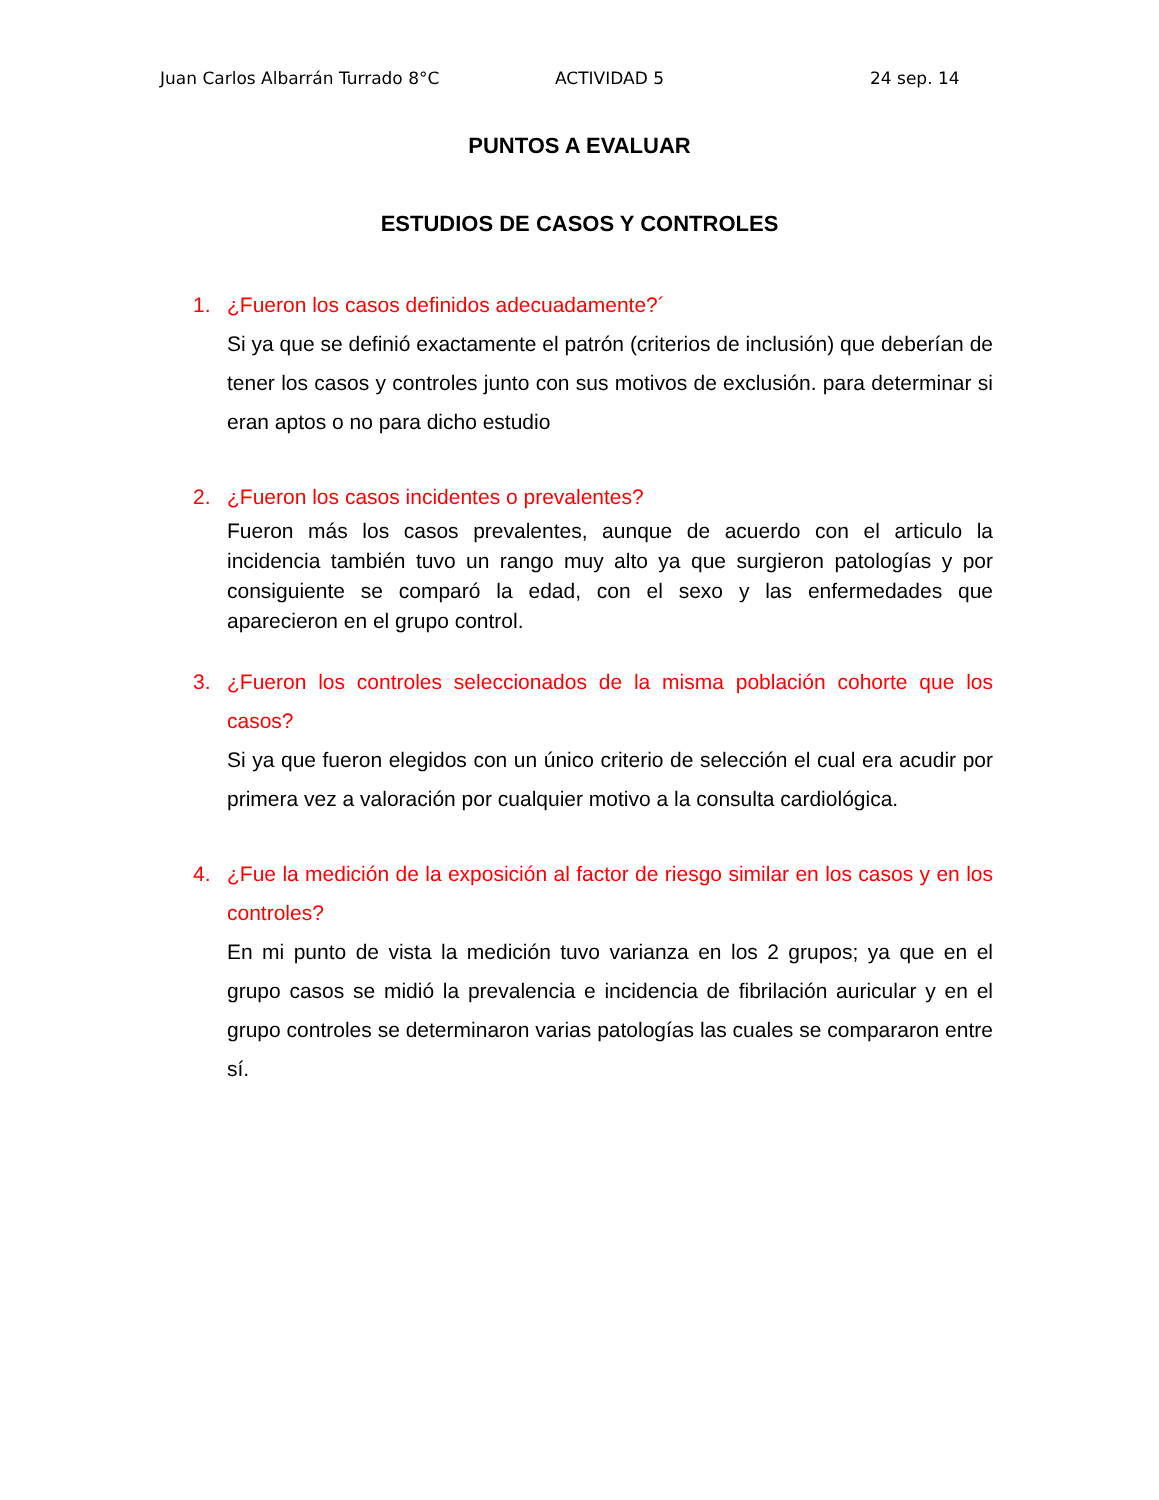Juan Carlos Albarrán Turrado 8°C ACTIVIDAD 5 24 sep. 14
PUNTOS A EVALUAR
ESTUDIOS DE CASOS Y CONTROLES
1. ¿Fueron los casos definidos adecuadamente?´
Si ya que se definió exactamente el patrón (criterios de inclusión) que deberían de tener los casos y controles junto con sus motivos de exclusión. para determinar si eran aptos o no para dicho estudio
2. ¿Fueron los casos incidentes o prevalentes?
Fueron más los casos prevalentes, aunque de acuerdo con el articulo la incidencia también tuvo un rango muy alto ya que surgieron patologías y por consiguiente se comparó la edad, con el sexo y las enfermedades que aparecieron en el grupo control.
3. ¿Fueron los controles seleccionados de la misma población cohorte que los casos?
Si ya que fueron elegidos con un único criterio de selección el cual era acudir por primera vez a valoración por cualquier motivo a la consulta cardiológica.
4. ¿Fue la medición de la exposición al factor de riesgo similar en los casos y en los controles?
En mi punto de vista la medición tuvo varianza en los 2 grupos; ya que en el grupo casos se midió la prevalencia e incidencia de fibrilación auricular y en el grupo controles se determinaron varias patologías las cuales se compararon entre sí.